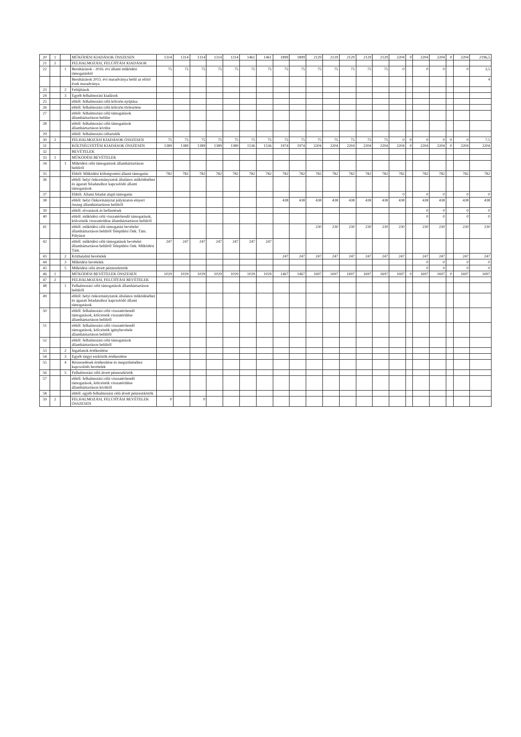| 20 | 1 | | MŰKÖDÉSI KIADÁSOK ÖSSZESEN | 1314 | 1314 | 1314 | 1314 | 1314 | 1461 | 1461 | 1899 | 1899 | 2129 | 2129 | 2129 | 2129 | 2129 | 2204 | 0 | 2204 | 2204 | 0 | 2204 | 2196,5 |
| 21 | 2 | | FELHALMOZÁSI, FELÚJÍTÁSI KIADÁSOK | | | | | | | | | | | | | | | | | | | | | |
| 22 | | 1 | Beruházások - 2016. évi állami működési támogatásból | 75 | 75 | 75 | 75 | 75 | 75 | 75 | 75 | 75 | 75 | 75 | 75 | 75 | 75 | 0 | | 0 | 0 | | 0 | 3,5 |
| | | | Beruházások 2015. évi maradványa belül az előző évek maradványa | | | | | | | | | | | | | | | | | | | | | 4 |
| 23 | | 2 | Felújítások | | | | | | | | | | | | | | | | | | | | | |
| 24 | | 3 | Egyéb felhalmozási kiadások | | | | | | | | | | | | | | | | | | | | | |
| 25 | | | ebből: felhalmozási célú kölcsön nyújtása | | | | | | | | | | | | | | | | | | | | | |
| 26 | | | ebből: felhalmozási célú kölcsön törlesztése | | | | | | | | | | | | | | | | | | | | | |
| 27 | | | ebből: felhalmozási célú támogatások államháztartáson belülre | | | | | | | | | | | | | | | | | | | | | |
| 28 | | | ebből: felhalmozási célú támogatások államháztartáson kívülre | | | | | | | | | | | | | | | | | | | | | |
| 29 | | | ebből: felhalmozási céltartalék | | | | | | | | | | | | | | | | | | | | | |
| 30 | 2 | | FELHALMOZÁSI KIADÁSOK ÖSSZESEN | 75 | 75 | 75 | 75 | 75 | 75 | 75 | 75 | 75 | 75 | 75 | 75 | 75 | 75 | 0 | 0 | 0 | 0 | 0 | 0 | 7,5 |
| 31 | | | KÖLTSÉGVETÉSI KIADÁSOK ÖSSZESEN | 1389 | 1389 | 1389 | 1389 | 1389 | 1536 | 1536 | 1974 | 1974 | 2204 | 2204 | 2204 | 2204 | 2204 | 2204 | 0 | 2204 | 2204 | 0 | 2204 | 2204 |
| 32 | | | BEVÉTELEK | | | | | | | | | | | | | | | | | | | | | |
| 33 | 1 | | MŰKÖDÉSI BEVÉTELEK | | | | | | | | | | | | | | | | | | | | | |
| 34 | | 1 | Működési célú támogatások államháztartáson belülről | | | | | | | | | | | | | | | | | | | | | |
| 35 | | | Ebből: Működési költségvetési állami támogatás | 782 | 782 | 782 | 782 | 782 | 782 | 782 | 782 | 782 | 782 | 782 | 782 | 782 | 782 | 782 | | 782 | 782 | | 782 | 782 |
| 36 | | | ebből: helyi önkormányzatok általános működéséhez és ágazati feladataihoz kapcsolódó állami támogatások | | | | | | | | | | | | | | | | | | | | | |
| 37 | | | Ebből: Állami feladat alapú támogatás | | | | | | | | | | | | | | | 0 | | 0 | 0 | | 0 | 0 |
| 38 | | | ebből: helyi Önkormányzat pályázaton elnyert összeg államháztartáson belülről | | | | | | | | 438 | 438 | 438 | 438 | 438 | 438 | 438 | 438 | | 438 | 438 | | 438 | 438 |
| 39 | | | ebből: elvonások és befizetések | | | | | | | | | | | | | | | | | 0 | 0 | | 0 | 0 |
| 40 | | | ebből: működési célú visszatérítendő támogatások, kölcsönök visszatérülése államháztartáson belülről | | | | | | | | | | | | | | | | | 0 | 0 | | 0 | 0 |
| 41 | | | ebből: működési célú támogatási bevételei államháztartáson belülről Településí Önk. Tám. Pályázat | | | | | | | | | | 230 | 230 | 230 | 230 | 230 | 230 | | 230 | 230 | | 230 | 230 |
| 42 | | | ebből: működési célú támogatások bevételei államháztartáson belülről Települési Önk. Működési Tám. | 247 | 247 | 247 | 247 | 247 | 247 | 247 | | | | | | | | | | | | | | |
| 43 | | 2 | Közhatalmi bevételek | | | | | | | | 247 | 247 | 247 | 247 | 247 | 247 | 247 | 247 | | 247 | 247 | | 247 | 247 |
| 44 | | 3 | Működési bevételek | | | | | | | | | | | | | | | | | 0 | 0 | | 0 | 0 |
| 45 | | 5 | Működési célú átvett pénzeszközök | | | | | | | | | | | | | | | | | 0 | 0 | | 0 | 0 |
| 46 | 1 | | MŰKÖDÉSI BEVÉTELEK ÖSSZESEN | 1029 | 1029 | 1029 | 1029 | 1029 | 1029 | 1029 | 1467 | 1467 | 1697 | 1697 | 1697 | 1697 | 1697 | 1697 | 0 | 1697 | 1697 | 0 | 1697 | 1697 |
| 47 | 2 | | FELHALMOZÁSI, FELÚJÍTÁSI BEVÉTELEK | | | | | | | | | | | | | | | | | | | | | |
| 48 | | 1 | Felhalmozási célú támogatások államháztartáson belülről | | | | | | | | | | | | | | | | | | | | | |
| 49 | | | ebből: helyi önkormányzatok általános működéséhez és ágazati feladataihoz kapcsolódó állami támogatások | | | | | | | | | | | | | | | | | | | | | |
| 50 | | | ebből: felhalmozási célú visszatérítendő támogatások, kölcsönök visszatérülése államháztartáson belülről | | | | | | | | | | | | | | | | | | | | | |
| 51 | | | ebből: felhalmozási célú visszatérítendő támogatások, kölcsönök igénybevétele államháztartáson belülről | | | | | | | | | | | | | | | | | | | | | |
| 52 | | | ebből: felhalmozási célú támogatások államháztartáson belülről | | | | | | | | | | | | | | | | | | | | | |
| 53 | | 2 | Ingatlanok értékesítése | | | | | | | | | | | | | | | | | | | | | |
| 54 | | 3 | Egyéb tárgyi eszközök értékesítése | | | | | | | | | | | | | | | | | | | | | |
| 55 | | 4 | Részesedések értékesítése és megszűnéséhez kapcsolódó bevételek | | | | | | | | | | | | | | | | | | | | | |
| 56 | | 5 | Felhalmozási célú átvett pénzeszközök | | | | | | | | | | | | | | | | | | | | | |
| 57 | | | ebből: felhalmozási célú visszatérítendő támogatások, kölcsönök visszatérülése államháztartáson kívülről | | | | | | | | | | | | | | | | | | | | | |
| 58 | | | ebből: egyéb felhalmozási célú átvett pénzeszközök | | | | | | | | | | | | | | | | | | | | | |
| 59 | 2 | | FELHALMOZÁSI, FELÚJÍTÁSI BEVÉTELEK ÖSSZESEN | 0 | | 0 | | | | | | | | | | | | | | | | | | |